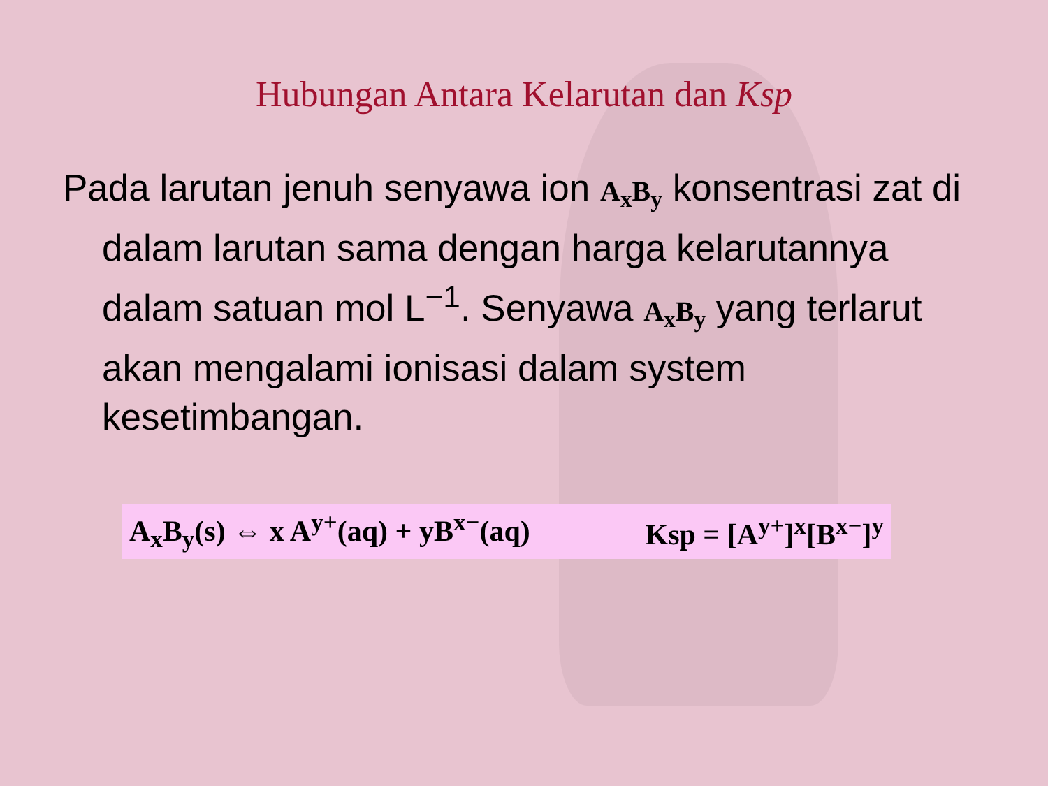Hubungan Antara Kelarutan dan Ksp
Pada larutan jenuh senyawa ion A<sub>x</sub>B<sub>y</sub> konsentrasi zat di dalam larutan sama dengan harga kelarutannya dalam satuan mol L<sup>−1</sup>. Senyawa A<sub>x</sub>B<sub>y</sub> yang terlarut akan mengalami ionisasi dalam system kesetimbangan.
A<sub>x</sub>B<sub>y</sub>(s) ⇔ x A<sup>y+</sup>(aq) + yB<sup>x−</sup>(aq) Ksp = [A<sup>y+</sup>]<sup>x</sup>[B<sup>x−</sup>]<sup>y</sup>